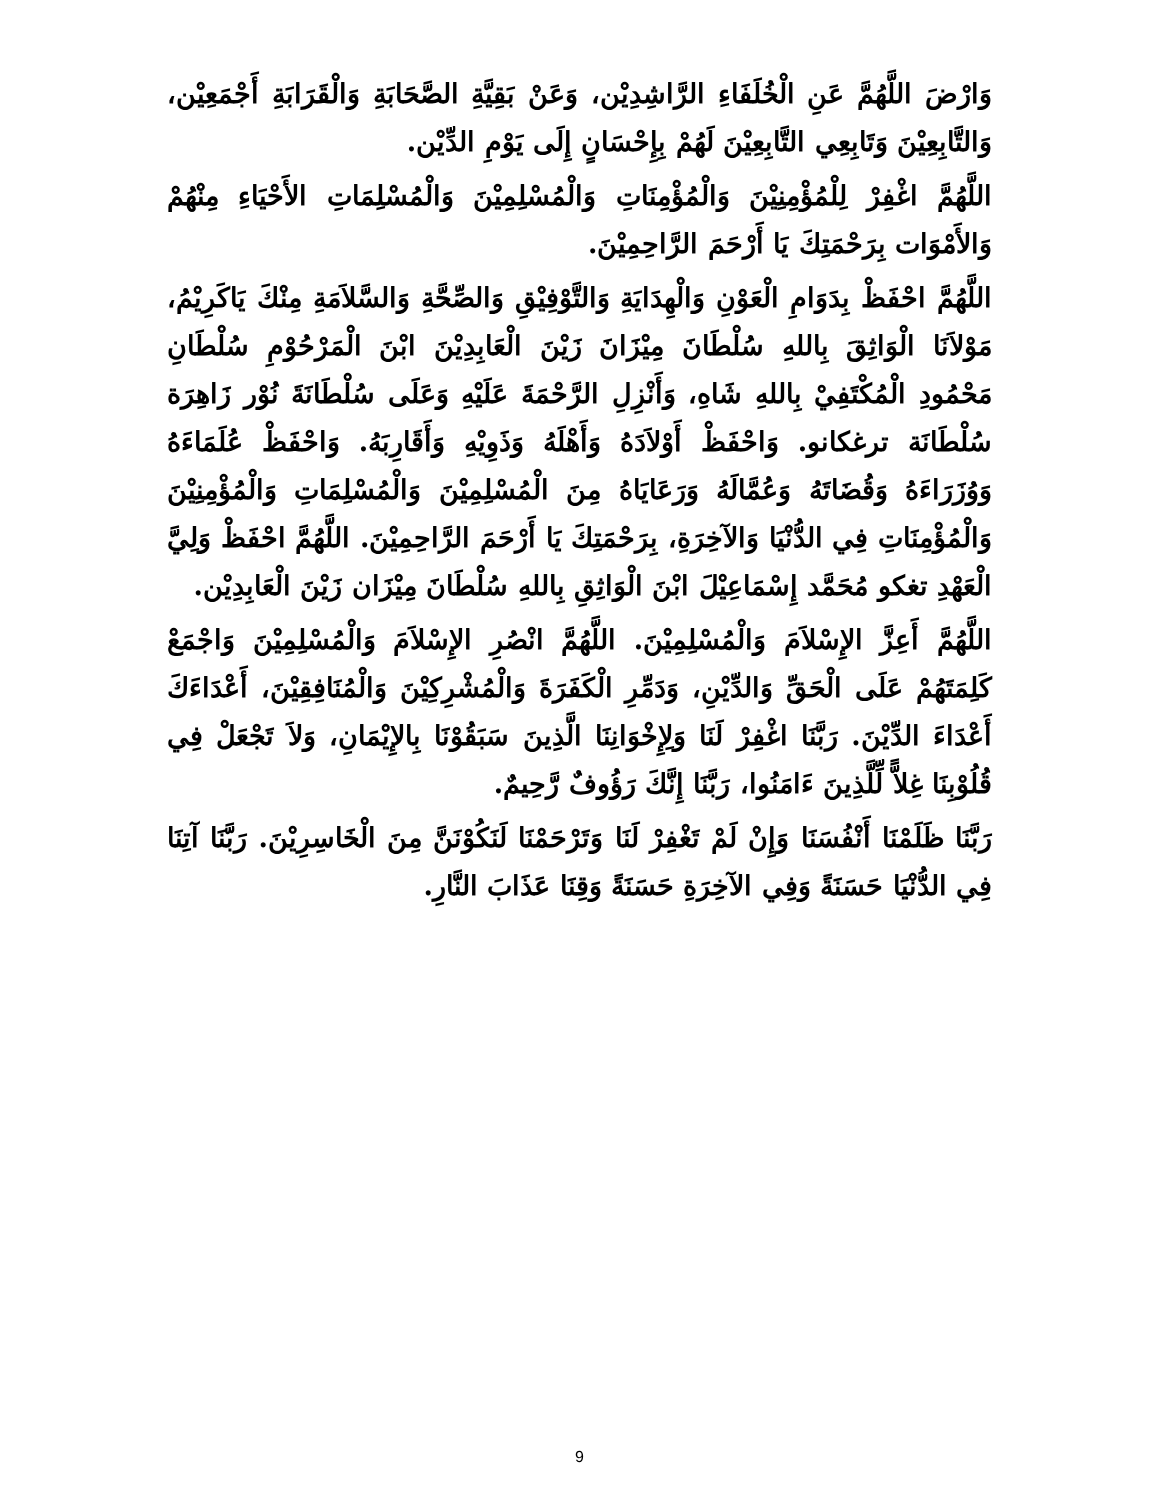وَارْضَ اللَّهُمَّ عَنِ الْخُلَفَاءِ الرَّاشِدِيْن، وَعَنْ بَقِيَّةِ الصَّحَابَةِ وَالْقَرَابَةِ أَجْمَعِيْن، وَالتَّابِعِيْنَ وَتَابِعِي التَّابِعِيْنَ لَهُمْ بِإِحْسَانٍ إِلَى يَوْمِ الدِّيْن.
اللَّهُمَّ اغْفِرْ لِلْمُؤْمِنِيْنَ وَالْمُؤْمِنَاتِ وَالْمُسْلِمِيْنَ وَالْمُسْلِمَاتِ الأَحْيَاءِ مِنْهُمْ وَالأَمْوَات بِرَحْمَتِكَ يَا أَرْحَمَ الرَّاحِمِيْنَ.
اللَّهُمَّ احْفَظْ بِدَوَامِ الْعَوْنِ وَالْهِدَايَةِ وَالتَّوْفِيْقِ وَالصِّحَّةِ وَالسَّلاَمَةِ مِنْكَ يَاكَرِيْمُ، مَوْلاَنَا الْوَاثِقَ بِاللهِ سُلْطَانَ مِيْزَانَ زَيْنَ الْعَابِدِيْنَ ابْنَ الْمَرْحُوْمِ سُلْطَانِ مَحْمُودِ الْمُكْتَفِيْ بِاللهِ شَاهِ، وَأَنْزِلِ الرَّحْمَةَ عَلَيْهِ وَعَلَى سُلْطَانَةَ نُوْر زَاهِرَة سُلْطَانَة ترغكانو. وَاحْفَظْ أَوْلاَدَهُ وَأَهْلَهُ وَذَوِيْهِ وَأَقَارِبَهُ. وَاحْفَظْ عُلَمَاءَهُ وَوُزَرَاءَهُ وَقُضَاتَهُ وَعُمَّالَهُ وَرَعَايَاهُ مِنَ الْمُسْلِمِيْنَ وَالْمُسْلِمَاتِ وَالْمُؤْمِنِيْنَ وَالْمُؤْمِنَاتِ فِي الدُّنْيَا وَالآخِرَةِ، بِرَحْمَتِكَ يَا أَرْحَمَ الرَّاحِمِيْنَ. اللَّهُمَّ احْفَظْ وَلِيَّ الْعَهْدِ تغكو مُحَمَّد إِسْمَاعِيْلَ ابْنَ الْوَاثِقِ بِاللهِ سُلْطَانَ مِيْزَان زَيْنَ الْعَابِدِيْن.
اللَّهُمَّ أَعِزَّ الإِسْلاَمَ وَالْمُسْلِمِيْنَ. اللَّهُمَّ انْصُرِ الإِسْلاَمَ وَالْمُسْلِمِيْنَ وَاجْمَعْ كَلِمَتَهُمْ عَلَى الْحَقِّ وَالدِّيْنِ، وَدَمِّرِ الْكَفَرَةَ وَالْمُشْرِكِيْنَ وَالْمُنَافِقِيْنَ، أَعْدَاءَكَ أَعْدَاءَ الدِّيْنَ. رَبَّنَا اغْفِرْ لَنَا وَلِإِخْوَانِنَا الَّذِينَ سَبَقُوْنَا بِالإِيْمَانِ، وَلاَ تَجْعَلْ فِي قُلُوْبِنَا غِلاًّ لِّلَّذِينَ ءَامَنُوا، رَبَّنَا إِنَّكَ رَؤُوفٌ رَّحِيمٌ.
رَبَّنَا ظَلَمْنَا أَنْفُسَنَا وَإِنْ لَمْ تَغْفِرْ لَنَا وَتَرْحَمْنَا لَنَكُوْنَنَّ مِنَ الْخَاسِرِيْنَ. رَبَّنَا آتِنَا فِي الدُّنْيَا حَسَنَةً وَفِي الآخِرَةِ حَسَنَةً وَقِنَا عَذَابَ النَّارِ.
9